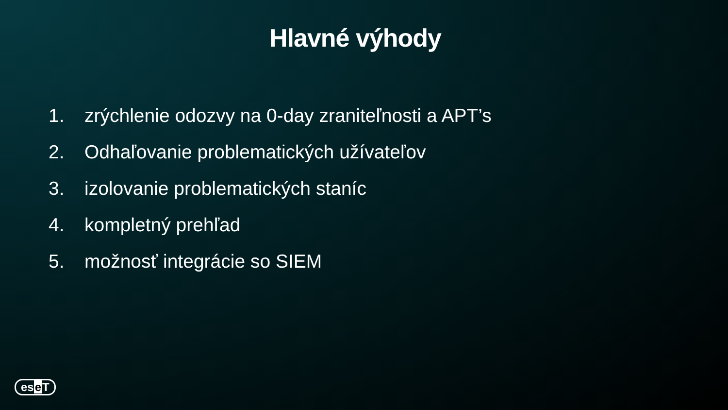Hlavné výhody
1. zrýchlenie odozvy na 0-day zraniteľnosti a APT’s
2. Odhaľovanie problematických užívateľov
3. izolovanie problematických staníc
4. kompletný prehľad
5. možnosť integrácie so SIEM
ese T